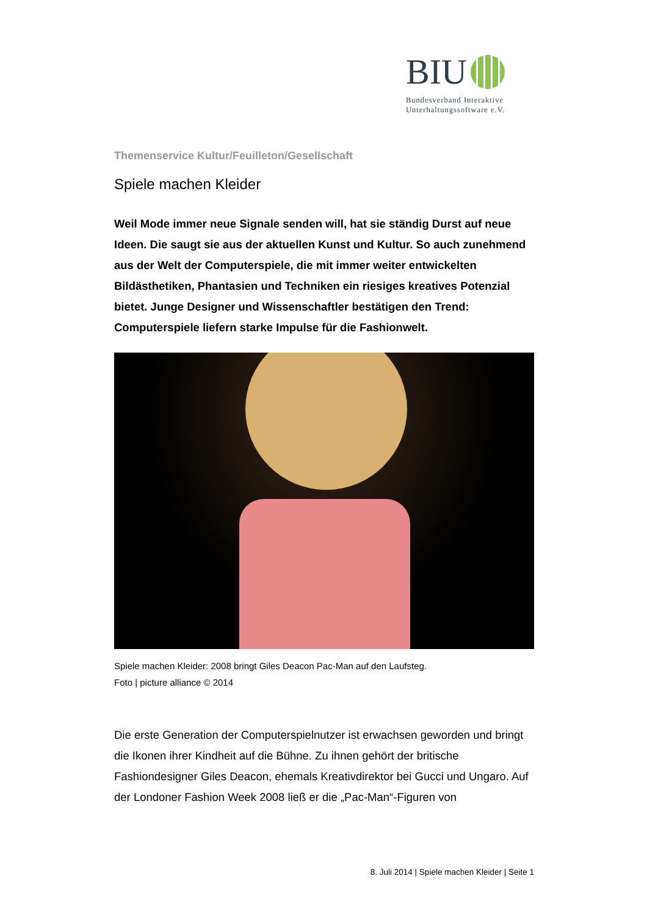BIU
Bundesverband Interaktive Unterhaltungssoftware e.V.
Themenservice Kultur/Feuilleton/Gesellschaft
Spiele machen Kleider
Weil Mode immer neue Signale senden will, hat sie ständig Durst auf neue Ideen. Die saugt sie aus der aktuellen Kunst und Kultur. So auch zunehmend aus der Welt der Computerspiele, die mit immer weiter entwickelten Bildästhetiken, Phantasien und Techniken ein riesiges kreatives Potenzial bietet. Junge Designer und Wissenschaftler bestätigen den Trend: Computerspiele liefern starke Impulse für die Fashionwelt.
Spiele machen Kleider: 2008 bringt Giles Deacon Pac-Man auf den Laufsteg.
Foto | picture alliance © 2014
Die erste Generation der Computerspielnutzer ist erwachsen geworden und bringt die Ikonen ihrer Kindheit auf die Bühne. Zu ihnen gehört der britische Fashiondesigner Giles Deacon, ehemals Kreativdirektor bei Gucci und Ungaro. Auf der Londoner Fashion Week 2008 ließ er die „Pac-Man“-Figuren von
8. Juli 2014 | Spiele machen Kleider | Seite 1